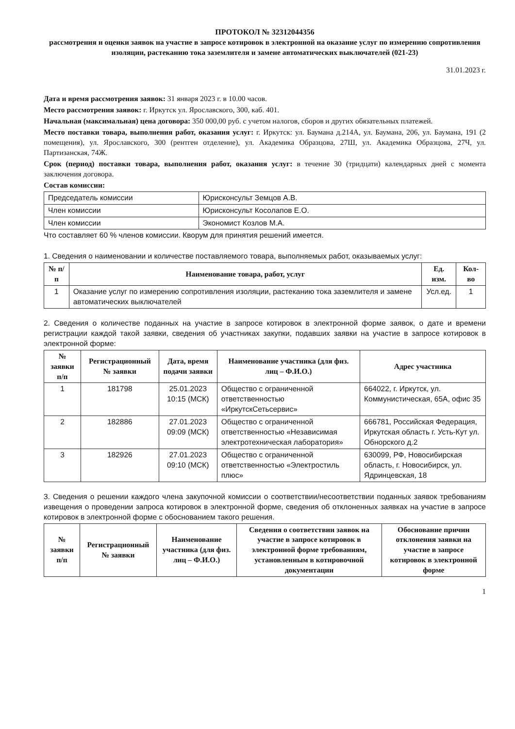ПРОТОКОЛ № 32312044356
рассмотрения и оценки заявок на участие в запросе котировок в электронной на оказание услуг по измерению сопротивления изоляции, растеканию тока заземлителя и замене автоматических выключателей (021-23)
31.01.2023 г.
Дата и время рассмотрения заявок: 31 января 2023 г. в 10.00 часов.
Место рассмотрения заявок: г. Иркутск ул. Ярославского, 300, каб. 401.
Начальная (максимальная) цена договора: 350 000,00 руб. с учетом налогов, сборов и других обязательных платежей.
Место поставки товара, выполнения работ, оказания услуг: г. Иркутск: ул. Баумана д.214А, ул. Баумана, 206, ул. Баумана, 191 (2 помещения), ул. Ярославского, 300 (рентген отделение), ул. Академика Образцова, 27Ш, ул. Академика Образцова, 27Ч, ул. Партизанская, 74Ж.
Срок (период) поставки товара, выполнения работ, оказания услуг: в течение 30 (тридцати) календарных дней с момента заключения договора.
Состав комиссии:
| Председатель комиссии | Юрисконсульт Земцов А.В. |
| Член комиссии | Юрисконсульт Косолапов Е.О. |
| Член комиссии | Экономист Козлов М.А. |
Что составляет 60 % членов комиссии. Кворум для принятия решений имеется.
1. Сведения о наименовании и количестве поставляемого товара, выполняемых работ, оказываемых услуг:
| № п/п | Наименование товара, работ, услуг | Ед. изм. | Кол-во |
| --- | --- | --- | --- |
| 1 | Оказание услуг по измерению сопротивления изоляции, растеканию тока заземлителя и замене автоматических выключателей | Усл.ед. | 1 |
2. Сведения о количестве поданных на участие в запросе котировок в электронной форме заявок, о дате и времени регистрации каждой такой заявки, сведения об участниках закупки, подавших заявки на участие в запросе котировок в электронной форме:
| № заявки п/п | Регистрационный № заявки | Дата, время подачи заявки | Наименование участника (для физ. лиц – Ф.И.О.) | Адрес участника |
| --- | --- | --- | --- | --- |
| 1 | 181798 | 25.01.2023 10:15 (МСК) | Общество с ограниченной ответственностью «ИркутскСетьсервис» | 664022, г. Иркутск, ул. Коммунистическая, 65А, офис 35 |
| 2 | 182886 | 27.01.2023 09:09 (МСК) | Общество с ограниченной ответственностью «Независимая электротехническая лаборатория» | 666781, Российская Федерация, Иркутская область г. Усть-Кут ул. Обнорского д.2 |
| 3 | 182926 | 27.01.2023 09:10 (МСК) | Общество с ограниченной ответственностью «Электростиль плюс» | 630099, РФ, Новосибирская область, г. Новосибирск, ул. Ядринцевская, 18 |
3. Сведения о решении каждого члена закупочной комиссии о соответствии/несоответствии поданных заявок требованиям извещения о проведении запроса котировок в электронной форме, сведения об отклоненных заявках на участие в запросе котировок в электронной форме с обоснованием такого решения.
| № заявки п/п | Регистрационный № заявки | Наименование участника (для физ. лиц – Ф.И.О.) | Сведения о соответствии заявок на участие в запросе котировок в электронной форме требованиям, установленным в котировочной документации | Обоснование причин отклонения заявки на участие в запросе котировок в электронной форме |
| --- | --- | --- | --- | --- |
1